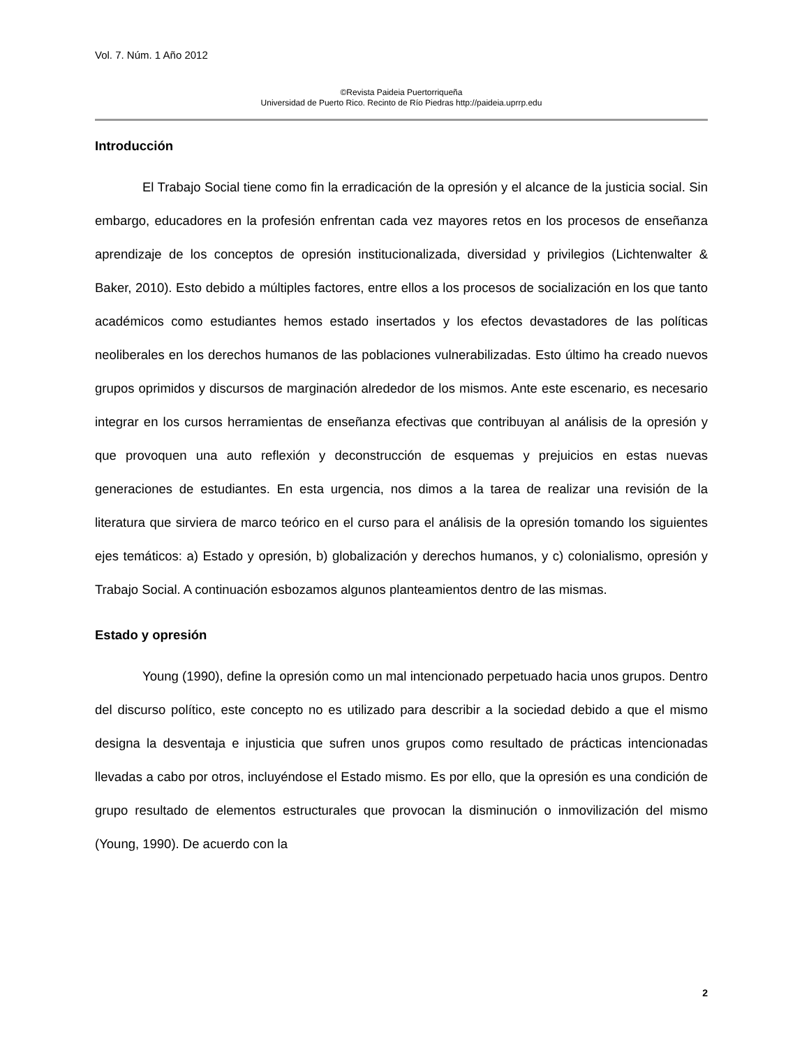Vol. 7. Núm. 1 Año 2012
©Revista Paideia Puertorriqueña
Universidad de Puerto Rico. Recinto de Río Piedras http://paideia.uprrp.edu
Introducción
El Trabajo Social tiene como fin la erradicación de la opresión y el alcance de la justicia social. Sin embargo, educadores en la profesión enfrentan cada vez mayores retos en los procesos de enseñanza aprendizaje de los conceptos de opresión institucionalizada, diversidad y privilegios (Lichtenwalter & Baker, 2010). Esto debido a múltiples factores, entre ellos a los procesos de socialización en los que tanto académicos como estudiantes hemos estado insertados y los efectos devastadores de las políticas neoliberales en los derechos humanos de las poblaciones vulnerabilizadas. Esto último ha creado nuevos grupos oprimidos y discursos de marginación alrededor de los mismos. Ante este escenario, es necesario integrar en los cursos herramientas de enseñanza efectivas que contribuyan al análisis de la opresión y que provoquen una auto reflexión y deconstrucción de esquemas y prejuicios en estas nuevas generaciones de estudiantes. En esta urgencia, nos dimos a la tarea de realizar una revisión de la literatura que sirviera de marco teórico en el curso para el análisis de la opresión tomando los siguientes ejes temáticos: a) Estado y opresión, b) globalización y derechos humanos, y c) colonialismo, opresión y Trabajo Social. A continuación esbozamos algunos planteamientos dentro de las mismas.
Estado y opresión
Young (1990), define la opresión como un mal intencionado perpetuado hacia unos grupos. Dentro del discurso político, este concepto no es utilizado para describir a la sociedad debido a que el mismo designa la desventaja e injusticia que sufren unos grupos como resultado de prácticas intencionadas llevadas a cabo por otros, incluyéndose el Estado mismo. Es por ello, que la opresión es una condición de grupo resultado de elementos estructurales que provocan la disminución o inmovilización del mismo (Young, 1990). De acuerdo con la
2